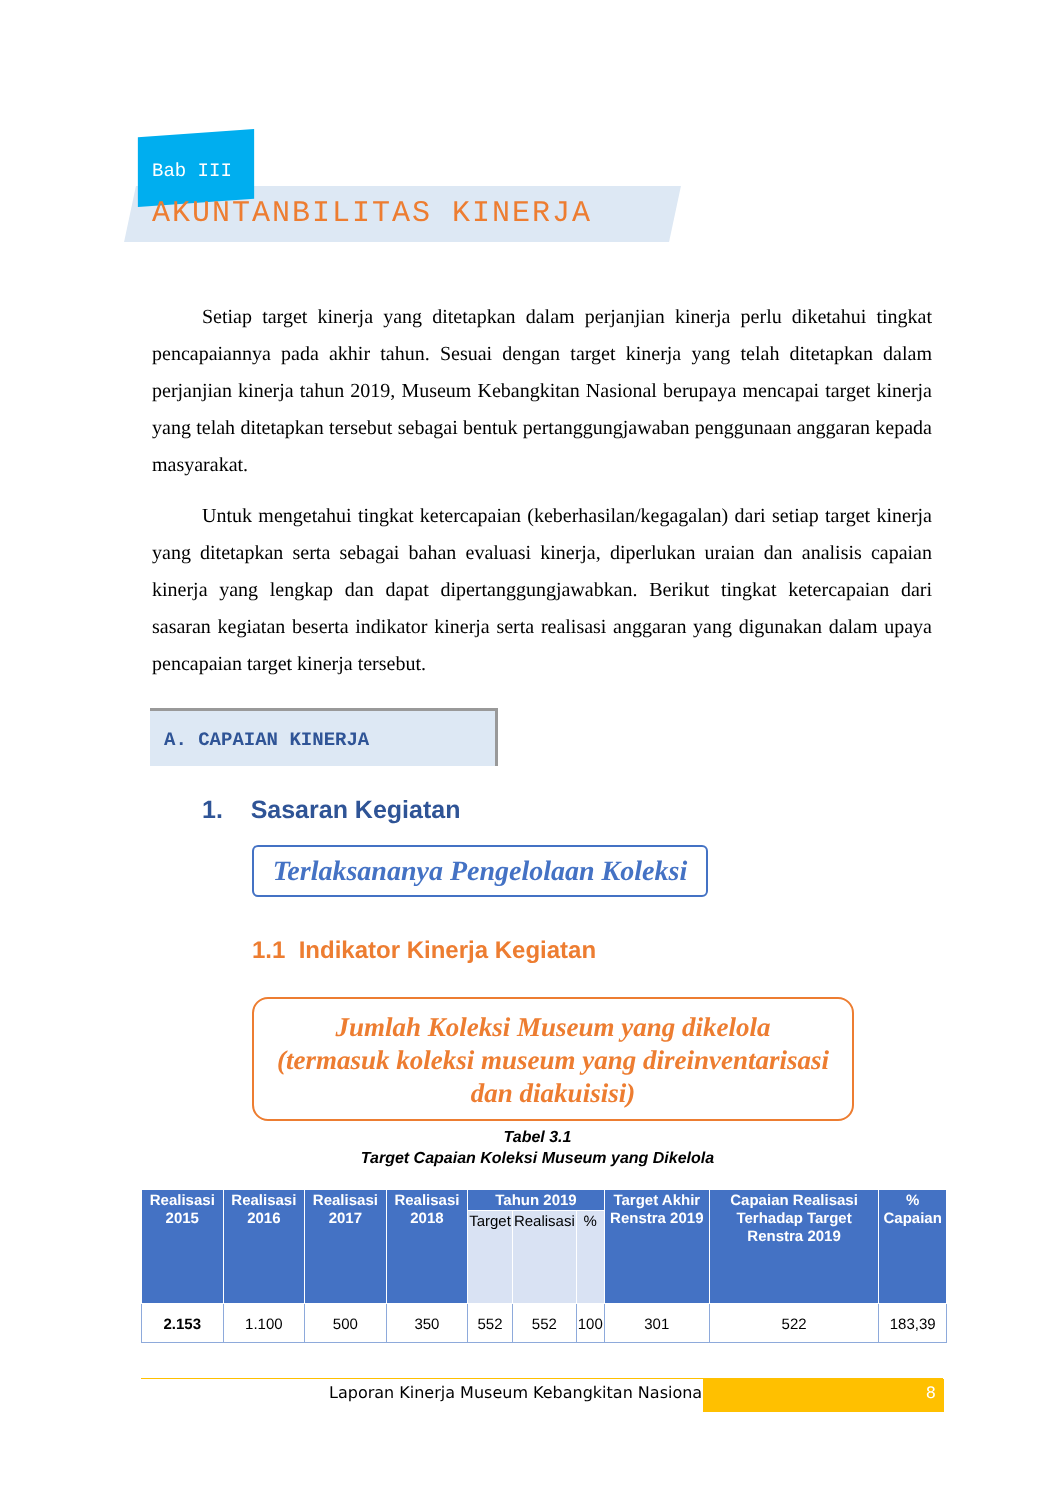Bab III
AKUNTANBILITAS KINERJA
Setiap target kinerja yang ditetapkan dalam perjanjian kinerja perlu diketahui tingkat pencapaiannya pada akhir tahun. Sesuai dengan target kinerja yang telah ditetapkan dalam perjanjian kinerja tahun 2019, Museum Kebangkitan Nasional berupaya mencapai target kinerja yang telah ditetapkan tersebut sebagai bentuk pertanggungjawaban penggunaan anggaran kepada masyarakat.
Untuk mengetahui tingkat ketercapaian (keberhasilan/kegagalan) dari setiap target kinerja yang ditetapkan serta sebagai bahan evaluasi kinerja, diperlukan uraian dan analisis capaian kinerja yang lengkap dan dapat dipertanggungjawabkan. Berikut tingkat ketercapaian dari sasaran kegiatan beserta indikator kinerja serta realisasi anggaran yang digunakan dalam upaya pencapaian target kinerja tersebut.
A. CAPAIAN KINERJA
1. Sasaran Kegiatan
Terlaksananya Pengelolaan Koleksi
1.1 Indikator Kinerja Kegiatan
Jumlah Koleksi Museum yang dikelola
(termasuk koleksi museum yang direinventarisasi
dan diakuisisi)
Tabel 3.1
Target Capaian Koleksi Museum yang Dikelola
| Realisasi 2015 | Realisasi 2016 | Realisasi 2017 | Realisasi 2018 | Tahun 2019 | | | Target Akhir Renstra 2019 | Capaian Realisasi Terhadap Target Renstra 2019 | % Capaian |
| --- | --- | --- | --- | --- | --- | --- | --- | --- | --- |
| | | | | Target | Realisasi | % | | | |
| 2.153 | 1.100 | 500 | 350 | 552 | 552 | 100 | 301 | 522 | 183,39 |
Laporan Kinerja Museum Kebangkitan Nasional 8